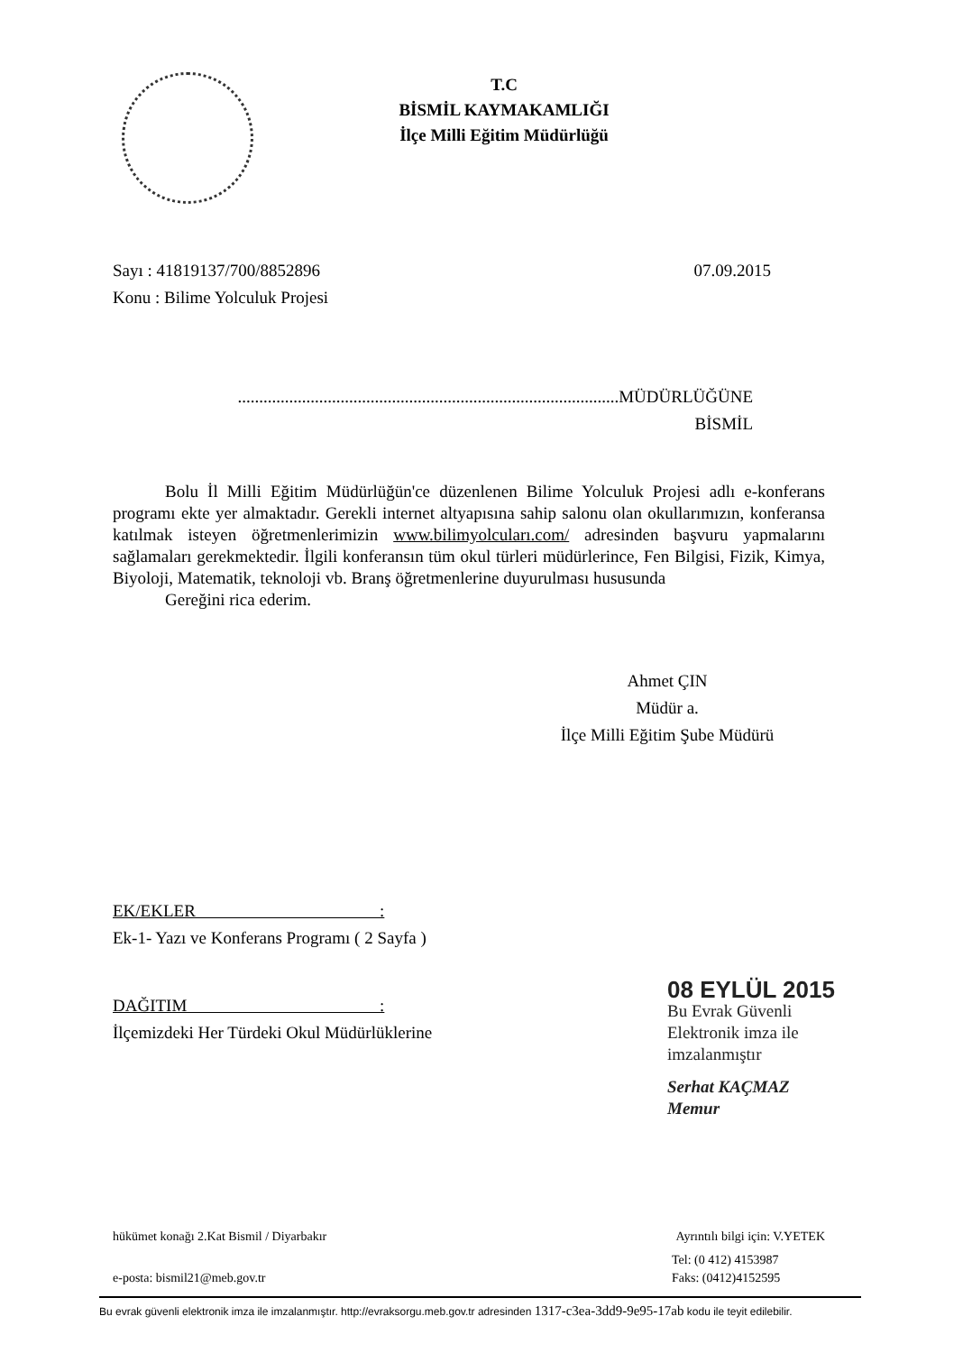T.C
BİSMİL KAYMAKAMLIĞI
İlçe Milli Eğitim Müdürlüğü
Sayı : 41819137/700/8852896 07.09.2015
Konu : Bilime Yolculuk Projesi
.........................................................................................MÜDÜRLÜĞÜNE
BİSMİL
Bolu İl Milli Eğitim Müdürlüğün'ce düzenlenen Bilime Yolculuk Projesi adlı e-konferans programı ekte yer almaktadır. Gerekli internet altyapısına sahip salonu olan okullarımızın, konferansa katılmak isteyen öğretmenlerimizin www.bilimyolcuları.com/ adresinden başvuru yapmalarını sağlamaları gerekmektedir. İlgili konferansın tüm okul türleri müdürlerince, Fen Bilgisi, Fizik, Kimya, Biyoloji, Matematik, teknoloji vb. Branş öğretmenlerine duyurulması hususunda
Gereğini rica ederim.
Ahmet ÇIN
Müdür a.
İlçe Milli Eğitim Şube Müdürü
EK/EKLER :
Ek-1- Yazı ve Konferans Programı ( 2 Sayfa )
DAĞITIM :
İlçemizdeki Her Türdeki Okul Müdürlüklerine
08 EYLÜL 2015
Bu Evrak Güvenli
Elektronik imza ile
imzalanmıştır
Serhat KAÇMAZ
Memur
hükümet konağı 2.Kat Bismil / Diyarbakır Ayrıntılı bilgi için: V.YETEK
Tel: (0 412) 4153987
e-posta: bismil21@meb.gov.tr Faks: (0412)4152595
Bu evrak güvenli elektronik imza ile imzalanmıştır. http://evraksorgu.meb.gov.tr adresinden 1317-c3ea-3dd9-9e95-17ab kodu ile teyit edilebilir.